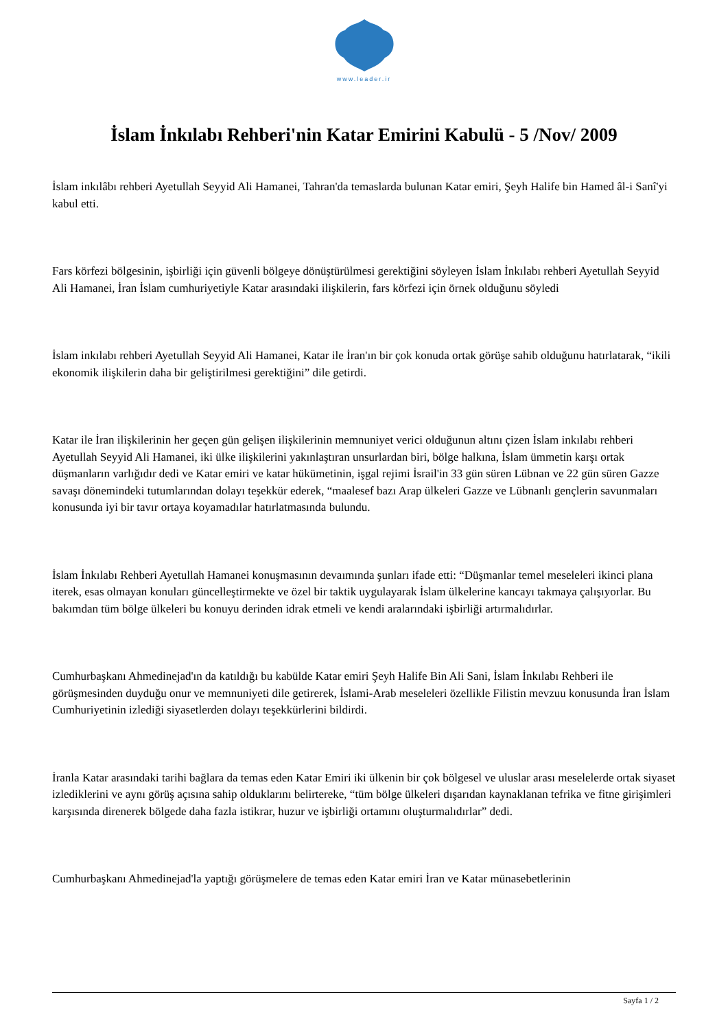www.leader.ir
İslam İnkılabı Rehberi'nin Katar Emirini Kabulü - 5 /Nov/ 2009
İslam inkılâbı rehberi Ayetullah Seyyid Ali Hamanei, Tahran'da temaslarda bulunan Katar emiri, Şeyh Halife bin Hamed âl-i Sanî'yi kabul etti.
Fars körfezi bölgesinin, işbirliği için güvenli bölgeye dönüştürülmesi gerektiğini söyleyen İslam İnkılabı rehberi Ayetullah Seyyid Ali Hamanei, İran İslam cumhuriyetiyle Katar arasındaki ilişkilerin, fars körfezi için örnek olduğunu söyledi
İslam inkılabı rehberi Ayetullah Seyyid Ali Hamanei, Katar ile İran'ın bir çok konuda ortak görüşe sahib olduğunu hatırlatarak, “ikili ekonomik ilişkilerin daha bir geliştirilmesi gerektiğini” dile getirdi.
Katar ile İran ilişkilerinin her geçen gün gelişen ilişkilerinin memnuniyet verici olduğunun altını çizen İslam inkılabı rehberi Ayetullah Seyyid Ali Hamanei, iki ülke ilişkilerini yakınlaştıran unsurlardan biri, bölge halkına, İslam ümmetin karşı ortak düşmanların varlığıdır dedi ve Katar emiri ve katar hükümetinin, işgal rejimi İsrail'in 33 gün süren Lübnan ve 22 gün süren Gazze savaşı dönemindeki tutumlarından dolayı teşekkür ederek, “maalesef bazı Arap ülkeleri Gazze ve Lübnanlı gençlerin savunmaları konusunda iyi bir tavır ortaya koyamadılar hatırlatmasında bulundu.
İslam İnkılabı Rehberi Ayetullah Hamanei konuşmasının devaımında şunları ifade etti: “Düşmanlar temel meseleleri ikinci plana iterek, esas olmayan konuları güncelleştirmekte ve özel bir taktik uygulayarak İslam ülkelerine kancayı takmaya çalışıyorlar. Bu bakımdan tüm bölge ülkeleri bu konuyu derinden idrak etmeli ve kendi aralarındaki işbirliği artırmalıdırlar.
Cumhurbaşkanı Ahmedinejad'ın da katıldığı bu kabülde Katar emiri Şeyh Halife Bin Ali Sani, İslam İnkılabı Rehberi ile görüşmesinden duyduğu onur ve memnuniyeti dile getirerek, İslami-Arab meseleleri özellikle Filistin mevzuu konusunda İran İslam Cumhuriyetinin izlediği siyasetlerden dolayı teşekkürlerini bildirdi.
İranla Katar arasındaki tarihi bağlara da temas eden Katar Emiri iki ülkenin bir çok bölgesel ve uluslar arası meselelerde ortak siyaset izlediklerini ve aynı görüş açısına sahip olduklarını belirtereke, “tüm bölge ülkeleri dışarıdan kaynaklanan tefrika ve fitne girişimleri karşısında direnerek bölgede daha fazla istikrar, huzur ve işbirliği ortamını oluşturmalıdırlar” dedi.
Cumhurbaşkanı Ahmedinejad'la yaptığı görüşmelere de temas eden Katar emiri İran ve Katar münasebetlerinin
Sayfa 1 / 2